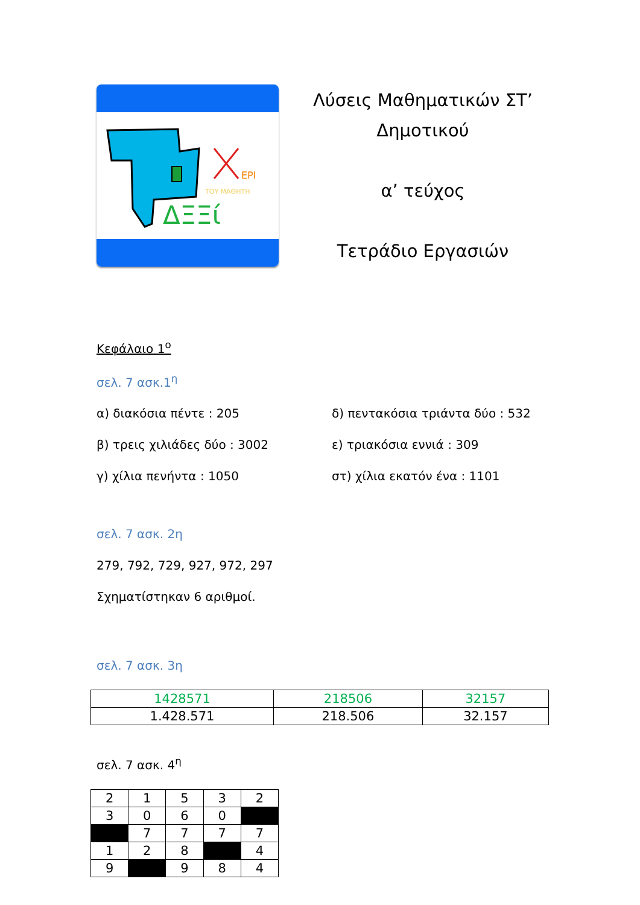EPI
ΤΟΥ ΜΑΘΗΤΗ
ΔΞΞί
Λύσεις Μαθηματικών ΣΤ’
Δημοτικού
α’ τεύχος
Τετράδιο Εργασιών
Κεφάλαιο 1<sup>ο</sup>
σελ. 7 ασκ.1<sup>η</sup>
α) διακόσια πέντε : 205
δ) πεντακόσια τριάντα δύο : 532
β) τρεις χιλιάδες δύο : 3002
ε) τριακόσια εννιά : 309
γ) χίλια πενήντα : 1050
στ) χίλια εκατόν ένα : 1101
σελ. 7 ασκ. 2η
279, 792, 729, 927, 972, 297
Σχηματίστηκαν 6 αριθμοί.
σελ. 7 ασκ. 3η
| 1428571 | 218506 | 32157 |
| 1.428.571 | 218.506 | 32.157 |
σελ. 7 ασκ. 4<sup>η</sup>
| 2 | 1 | 5 | 3 | 2 |
| 3 | 0 | 6 | 0 | |
| | 7 | 7 | 7 | 7 |
| 1 | 2 | 8 | | 4 |
| 9 | | 9 | 8 | 4 |